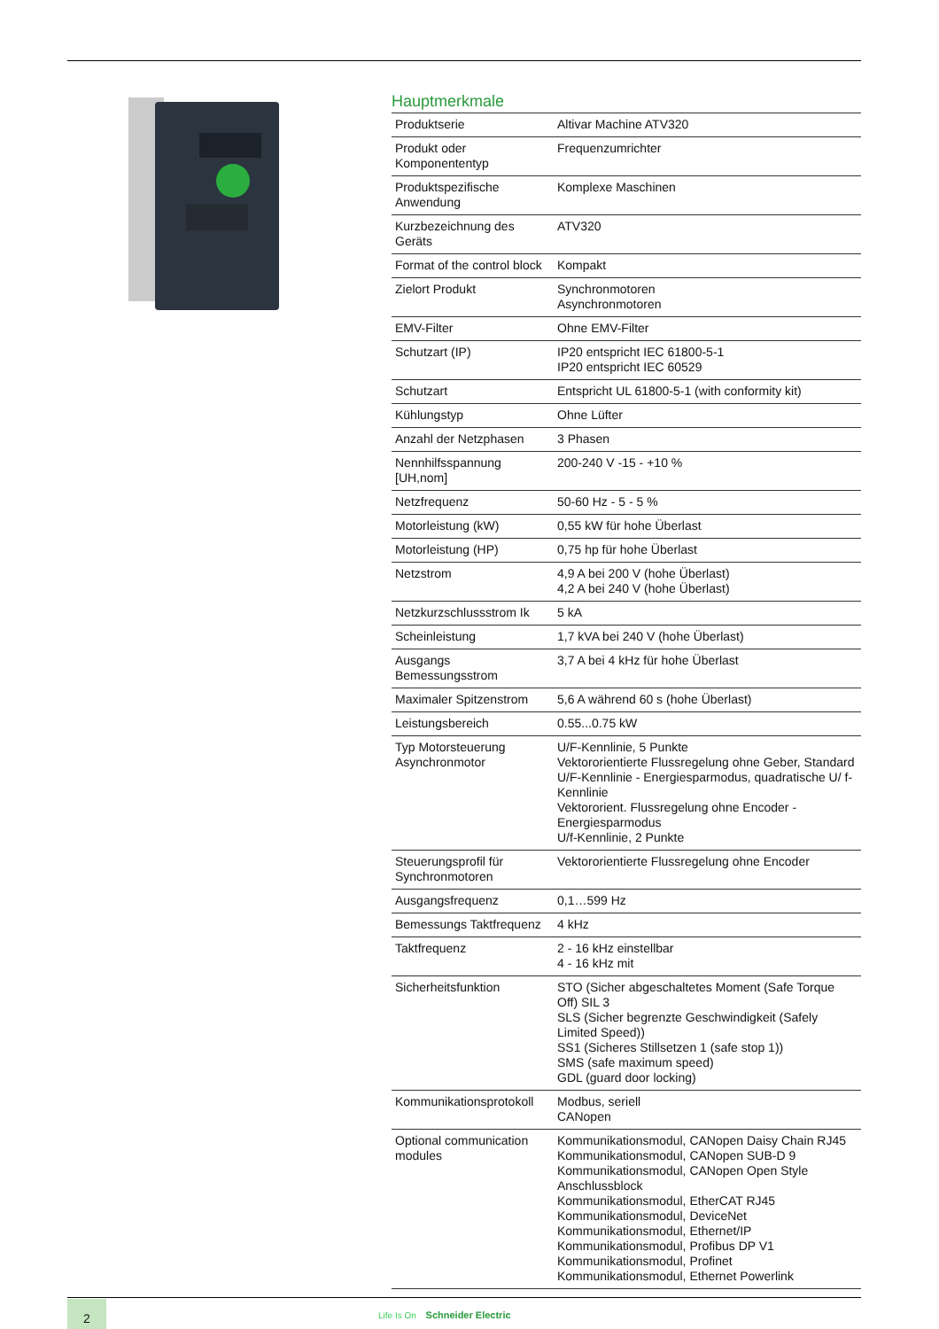Hauptmerkmale
| Produktserie | Altivar Machine ATV320 |
| Produkt oder Komponententyp | Frequenzumrichter |
| Produktspezifische Anwendung | Komplexe Maschinen |
| Kurzbezeichnung des Geräts | ATV320 |
| Format of the control block | Kompakt |
| Zielort Produkt | Synchronmotoren Asynchronmotoren |
| EMV-Filter | Ohne EMV-Filter |
| Schutzart (IP) | IP20 entspricht IEC 61800-5-1 IP20 entspricht IEC 60529 |
| Schutzart | Entspricht UL 61800-5-1 (with conformity kit) |
| Kühlungstyp | Ohne Lüfter |
| Anzahl der Netzphasen | 3 Phasen |
| Nennhilfsspannung [UH,nom] | 200-240 V -15 - +10 % |
| Netzfrequenz | 50-60 Hz - 5 - 5 % |
| Motorleistung (kW) | 0,55 kW für hohe Überlast |
| Motorleistung (HP) | 0,75 hp für hohe Überlast |
| Netzstrom | 4,9 A bei 200 V (hohe Überlast) 4,2 A bei 240 V (hohe Überlast) |
| Netzkurzschlussstrom Ik | 5 kA |
| Scheinleistung | 1,7 kVA bei 240 V (hohe Überlast) |
| Ausgangs Bemessungsstrom | 3,7 A bei 4 kHz für hohe Überlast |
| Maximaler Spitzenstrom | 5,6 A während 60 s (hohe Überlast) |
| Leistungsbereich | 0.55...0.75 kW |
| Typ Motorsteuerung Asynchronmotor | U/F-Kennlinie, 5 Punkte Vektororientierte Flussregelung ohne Geber, Standard U/F-Kennlinie - Energiesparmodus, quadratische U/ f-Kennlinie Vektororient. Flussregelung ohne Encoder - Energiesparmodus U/f-Kennlinie, 2 Punkte |
| Steuerungsprofil für Synchronmotoren | Vektororientierte Flussregelung ohne Encoder |
| Ausgangsfrequenz | 0,1…599 Hz |
| Bemessungs Taktfrequenz | 4 kHz |
| Taktfrequenz | 2 - 16 kHz einstellbar 4 - 16 kHz mit |
| Sicherheitsfunktion | STO (Sicher abgeschaltetes Moment (Safe Torque Off) SIL 3 SLS (Sicher begrenzte Geschwindigkeit (Safely Limited Speed)) SS1 (Sicheres Stillsetzen 1 (safe stop 1)) SMS (safe maximum speed) GDL (guard door locking) |
| Kommunikationsprotokoll | Modbus, seriell CANopen |
| Optional communication modules | Kommunikationsmodul, CANopen Daisy Chain RJ45 Kommunikationsmodul, CANopen SUB-D 9 Kommunikationsmodul, CANopen Open Style Anschlussblock Kommunikationsmodul, EtherCAT RJ45 Kommunikationsmodul, DeviceNet Kommunikationsmodul, Ethernet/IP Kommunikationsmodul, Profibus DP V1 Kommunikationsmodul, Profinet Kommunikationsmodul, Ethernet Powerlink |
2
Life Is On Schneider Electric